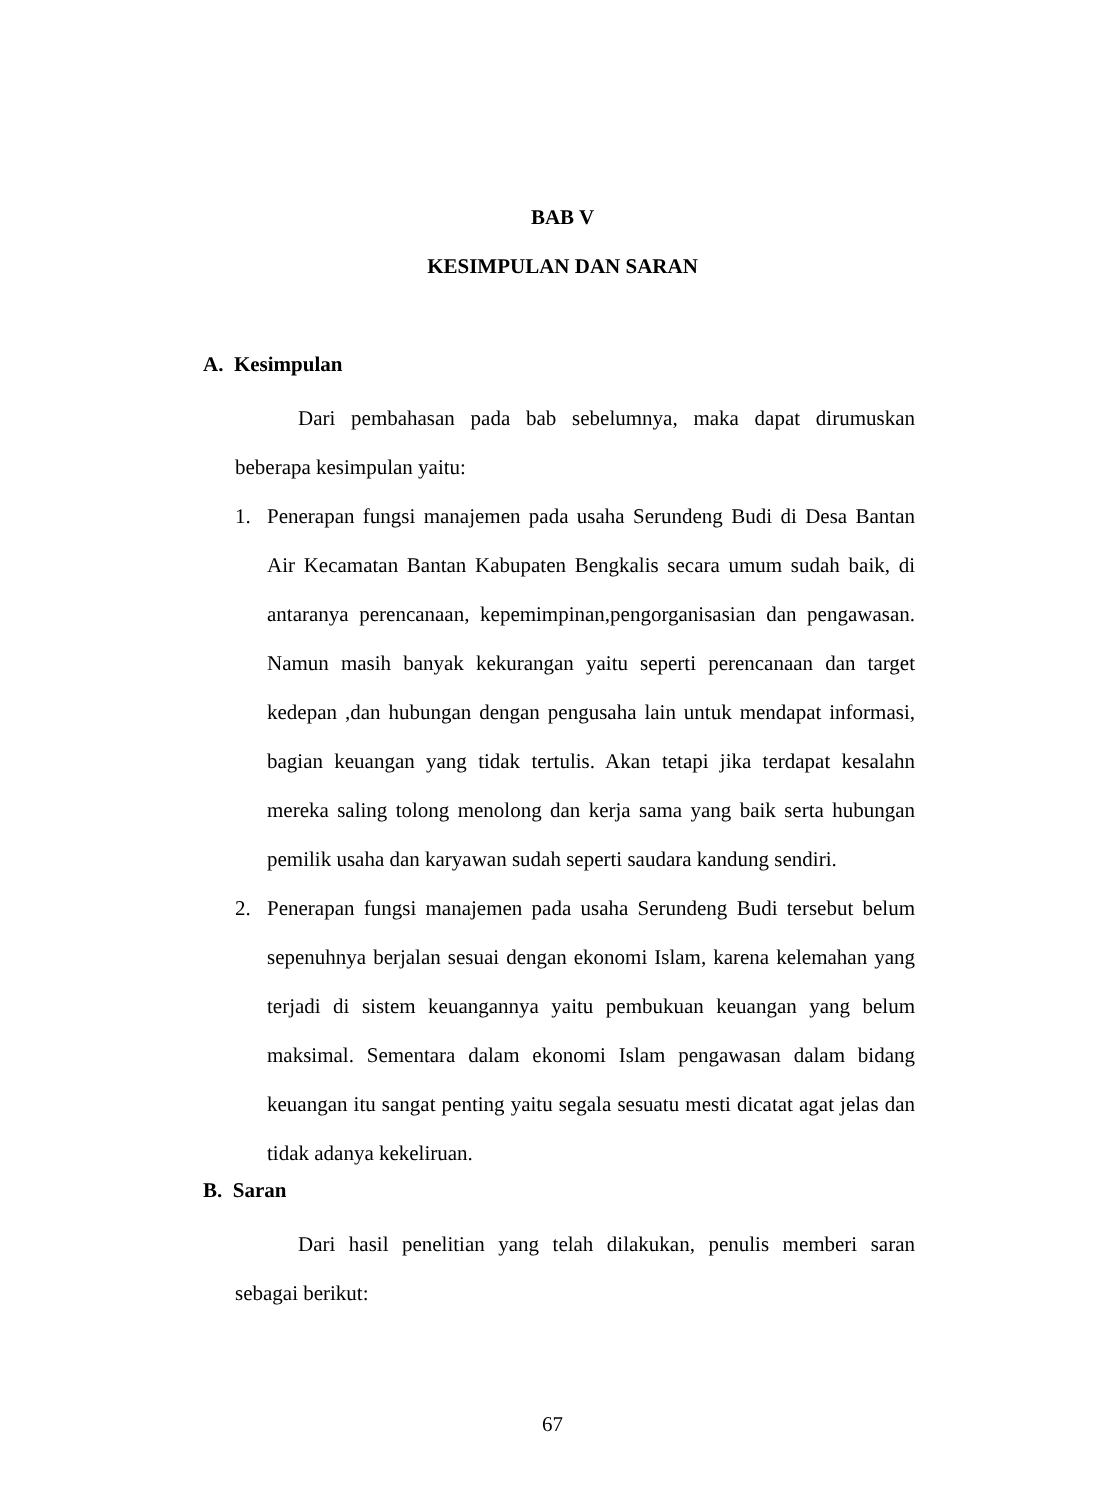BAB V
KESIMPULAN DAN SARAN
A. Kesimpulan
Dari pembahasan pada bab sebelumnya, maka dapat dirumuskan beberapa kesimpulan yaitu:
1. Penerapan fungsi manajemen pada usaha Serundeng Budi di Desa Bantan Air Kecamatan Bantan Kabupaten Bengkalis secara umum sudah baik, di antaranya perencanaan, kepemimpinan,pengorganisasian dan pengawasan. Namun masih banyak kekurangan yaitu seperti perencanaan dan target kedepan ,dan hubungan dengan pengusaha lain untuk mendapat informasi, bagian keuangan yang tidak tertulis. Akan tetapi jika terdapat kesalahn mereka saling tolong menolong dan kerja sama yang baik serta hubungan pemilik usaha dan karyawan sudah seperti saudara kandung sendiri.
2. Penerapan fungsi manajemen pada usaha Serundeng Budi tersebut belum sepenuhnya berjalan sesuai dengan ekonomi Islam, karena kelemahan yang terjadi di sistem keuangannya yaitu pembukuan keuangan yang belum maksimal. Sementara dalam ekonomi Islam pengawasan dalam bidang keuangan itu sangat penting yaitu segala sesuatu mesti dicatat agat jelas dan tidak adanya kekeliruan.
B. Saran
Dari hasil penelitian yang telah dilakukan, penulis memberi saran sebagai berikut:
67